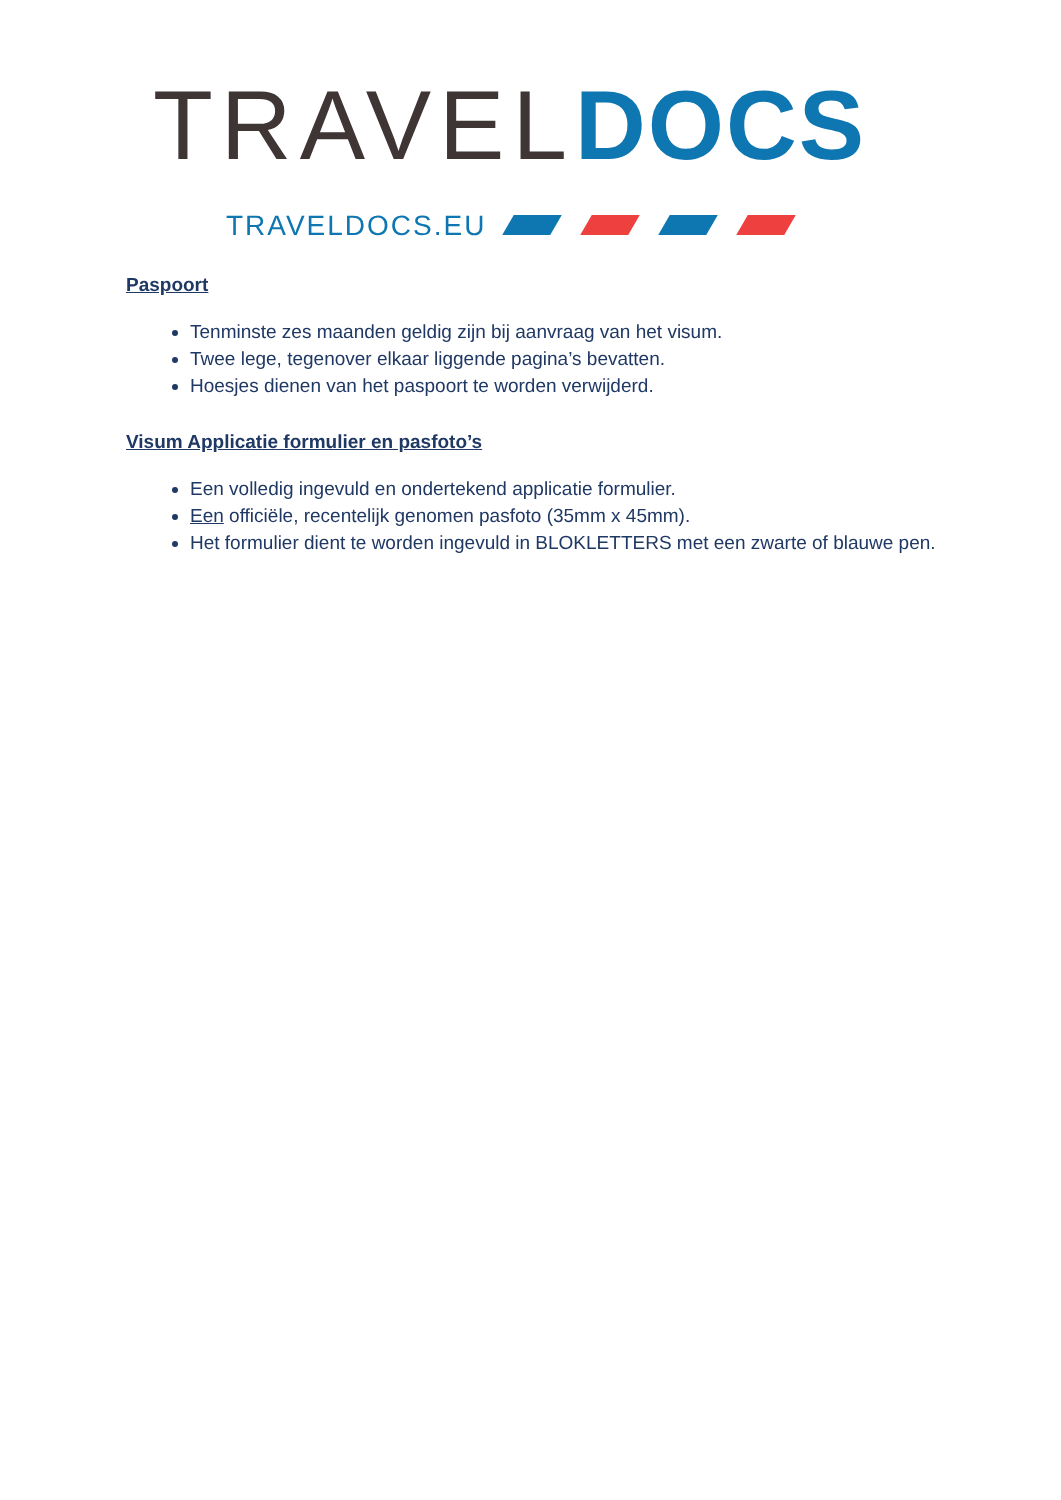TRAVEL DOCS
TRAVELDOCS.EU
Paspoort
Tenminste zes maanden geldig zijn bij aanvraag van het visum.
Twee lege, tegenover elkaar liggende pagina’s bevatten.
Hoesjes dienen van het paspoort te worden verwijderd.
Visum Applicatie formulier en pasfoto’s
Een volledig ingevuld en ondertekend applicatie formulier.
Een officiële, recentelijk genomen pasfoto (35mm x 45mm).
Het formulier dient te worden ingevuld in BLOKLETTERS met een zwarte of blauwe pen.